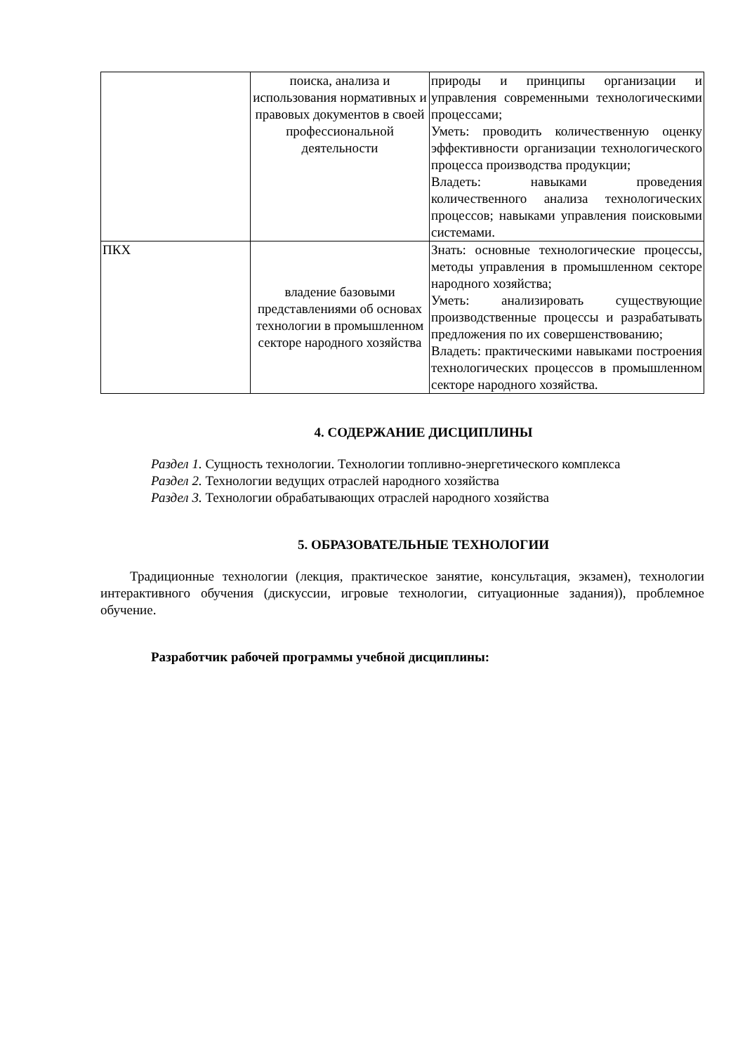| | поиска, анализа и использования нормативных и правовых документов в своей профессиональной деятельности | природы и принципы организации и управления современными технологическими процессами; Уметь: проводить количественную оценку эффективности организации технологического процесса производства продукции; Владеть: навыками проведения количественного анализа технологических процессов; навыками управления поисковыми системами. |
| ПКХ | владение базовыми представлениями об основах технологии в промышленном секторе народного хозяйства | Знать: основные технологические процессы, методы управления в промышленном секторе народного хозяйства; Уметь: анализировать существующие производственные процессы и разрабатывать предложения по их совершенствованию; Владеть: практическими навыками построения технологических процессов в промышленном секторе народного хозяйства. |
4. СОДЕРЖАНИЕ ДИСЦИПЛИНЫ
Раздел 1. Сущность технологии. Технологии топливно-энергетического комплекса
Раздел 2. Технологии ведущих отраслей народного хозяйства
Раздел 3. Технологии обрабатывающих отраслей народного хозяйства
5. ОБРАЗОВАТЕЛЬНЫЕ ТЕХНОЛОГИИ
Традиционные технологии (лекция, практическое занятие, консультация, экзамен), технологии интерактивного обучения (дискуссии, игровые технологии, ситуационные задания)), проблемное обучение.
Разработчик рабочей программы учебной дисциплины: